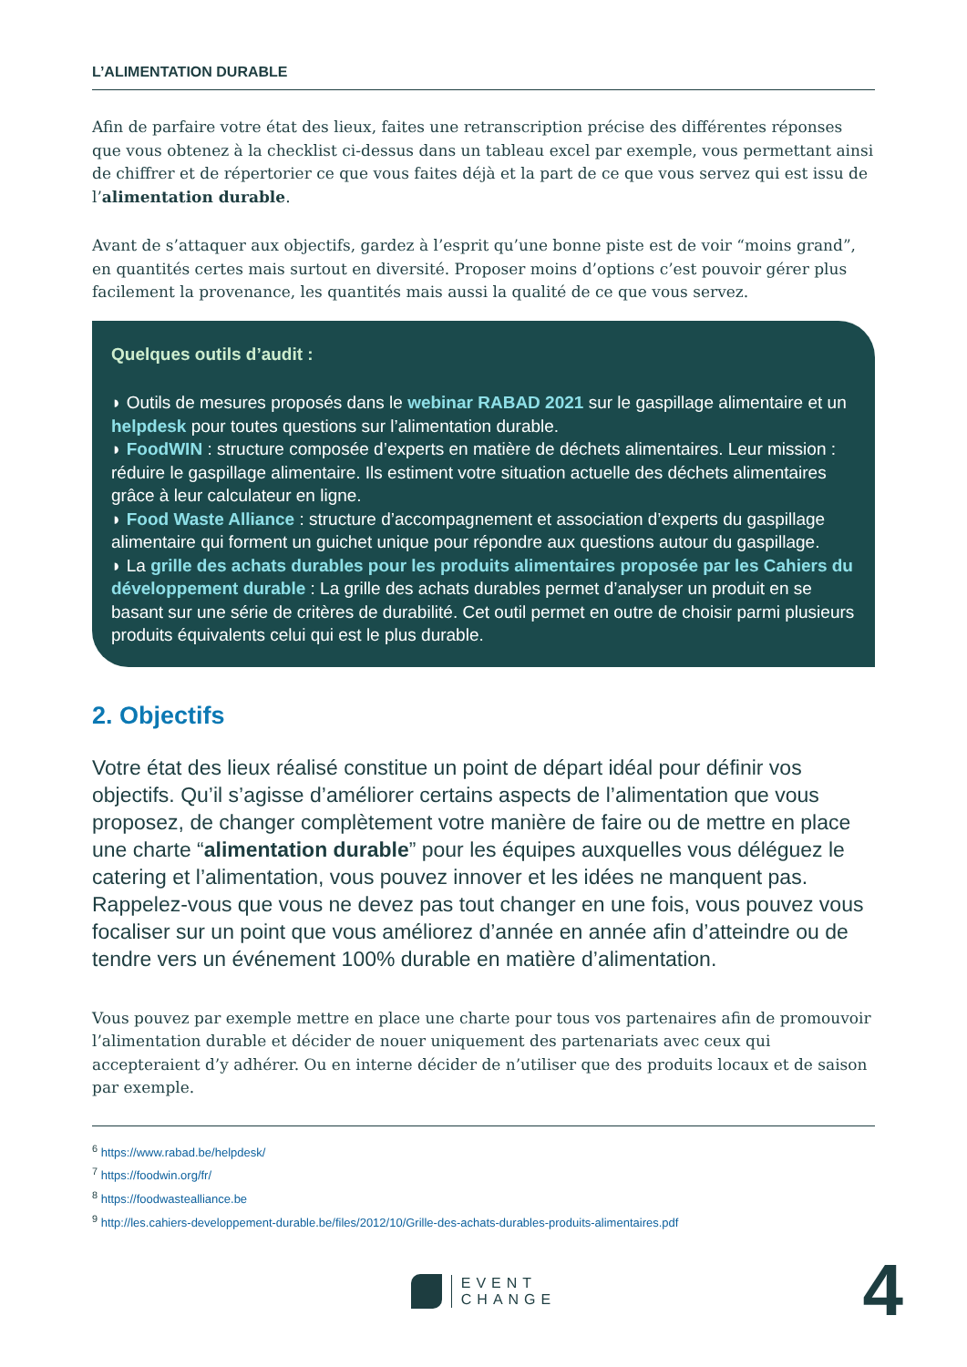L’ALIMENTATION DURABLE
Afin de parfaire votre état des lieux, faites une retranscription précise des différentes réponses que vous obtenez à la checklist ci-dessus dans un tableau excel par exemple, vous permettant ainsi de chiffrer et de répertorier ce que vous faites déjà et la part de ce que vous servez qui est issu de l’alimentation durable.
Avant de s’attaquer aux objectifs, gardez à l’esprit qu’une bonne piste est de voir “moins grand”, en quantités certes mais surtout en diversité. Proposer moins d’options c’est pouvoir gérer plus facilement la provenance, les quantités mais aussi la qualité de ce que vous servez.
Quelques outils d’audit :
◗ Outils de mesures proposés dans le webinar RABAD 2021 sur le gaspillage alimentaire et un helpdesk pour toutes questions sur l’alimentation durable.
◗ FoodWIN : structure composée d’experts en matière de déchets alimentaires. Leur mission : réduire le gaspillage alimentaire. Ils estiment votre situation actuelle des déchets alimentaires grâce à leur calculateur en ligne.
◗ Food Waste Alliance : structure d’accompagnement et association d’experts du gaspillage alimentaire qui forment un guichet unique pour répondre aux questions autour du gaspillage.
◗ La grille des achats durables pour les produits alimentaires proposée par les Cahiers du développement durable : La grille des achats durables permet d’analyser un produit en se basant sur une série de critères de durabilité. Cet outil permet en outre de choisir parmi plusieurs produits équivalents celui qui est le plus durable.
2. Objectifs
Votre état des lieux réalisé constitue un point de départ idéal pour définir vos objectifs. Qu’il s’agisse d’améliorer certains aspects de l’alimentation que vous proposez, de changer complètement votre manière de faire ou de mettre en place une charte “alimentation durable” pour les équipes auxquelles vous déléguez le catering et l’alimentation, vous pouvez innover et les idées ne manquent pas. Rappelez-vous que vous ne devez pas tout changer en une fois, vous pouvez vous focaliser sur un point que vous améliorez d’année en année afin d’atteindre ou de tendre vers un événement 100% durable en matière d’alimentation.
Vous pouvez par exemple mettre en place une charte pour tous vos partenaires afin de promouvoir l’alimentation durable et décider de nouer uniquement des partenariats avec ceux qui accepteraient d’y adhérer. Ou en interne décider de n’utiliser que des produits locaux et de saison par exemple.
<sup>6</sup> https://www.rabad.be/helpdesk/
<sup>7</sup> https://foodwin.org/fr/
<sup>8</sup> https://foodwastealliance.be
<sup>9</sup> http://les.cahiers-developpement-durable.be/files/2012/10/Grille-des-achats-durables-produits-alimentaires.pdf
EVENT
CHANGE
4